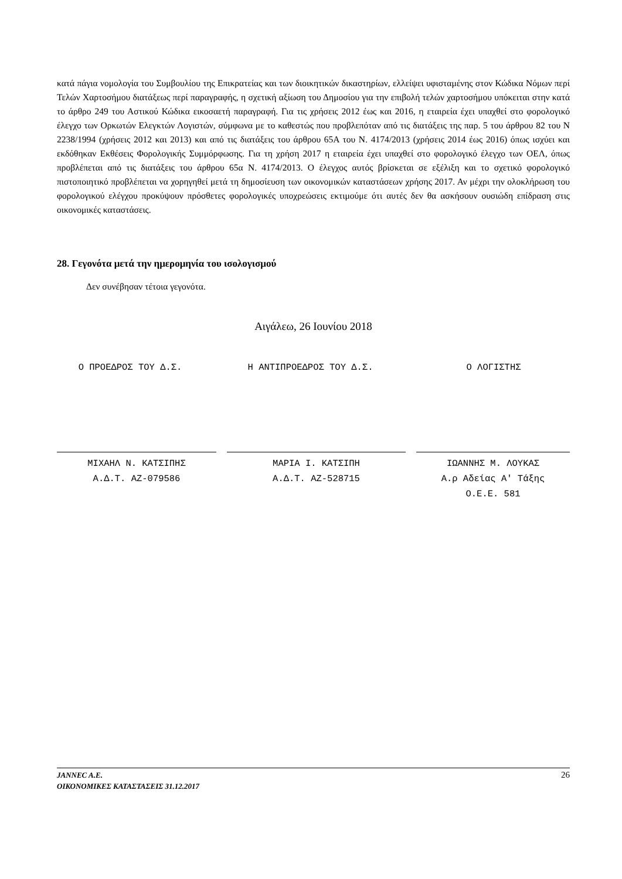κατά πάγια νομολογία του Συμβουλίου της Επικρατείας και των διοικητικών δικαστηρίων, ελλείψει υφισταμένης στον Κώδικα Νόμων περί Τελών Χαρτοσήμου διατάξεως περί παραγραφής, η σχετική αξίωση του Δημοσίου για την επιβολή τελών χαρτοσήμου υπόκειται στην κατά το άρθρο 249 του Αστικού Κώδικα εικοσαετή παραγραφή. Για τις χρήσεις 2012 έως και 2016, η εταιρεία έχει υπαχθεί στο φορολογικό έλεγχο των Ορκωτών Ελεγκτών Λογιστών, σύμφωνα με το καθεστώς που προβλεπόταν από τις διατάξεις της παρ. 5 του άρθρου 82 του Ν 2238/1994 (χρήσεις 2012 και 2013) και από τις διατάξεις του άρθρου 65Α του Ν. 4174/2013 (χρήσεις 2014 έως 2016) όπως ισχύει και εκδόθηκαν Εκθέσεις Φορολογικής Συμμόρφωσης. Για τη χρήση 2017 η εταιρεία έχει υπαχθεί στο φορολογικό έλεγχο των ΟΕΛ, όπως προβλέπεται από τις διατάξεις του άρθρου 65α Ν. 4174/2013. Ο έλεγχος αυτός βρίσκεται σε εξέλιξη και το σχετικό φορολογικό πιστοποιητικό προβλέπεται να χορηγηθεί μετά τη δημοσίευση των οικονομικών καταστάσεων χρήσης 2017. Αν μέχρι την ολοκλήρωση του φορολογικού ελέγχου προκύψουν πρόσθετες φορολογικές υποχρεώσεις εκτιμούμε ότι αυτές δεν θα ασκήσουν ουσιώδη επίδραση στις οικονομικές καταστάσεις.
28. Γεγονότα μετά την ημερομηνία του ισολογισμού
Δεν συνέβησαν τέτοια γεγονότα.
Αιγάλεω, 26 Ιουνίου 2018
Ο ΠΡΟΕΔΡΟΣ ΤΟΥ Δ.Σ. Η ΑΝΤΙΠΡΟΕΔΡΟΣ ΤΟΥ Δ.Σ. Ο ΛΟΓΙΣΤΗΣ
ΜΙΧΑΗΛ Ν. ΚΑΤΣΙΠΗΣ
Α.Δ.Τ. ΑΖ-079586
ΜΑΡΙΑ Ι. ΚΑΤΣΙΠΗ
Α.Δ.Τ. ΑΖ-528715
ΙΩΑΝΝΗΣ Μ. ΛΟΥΚΑΣ
Α.ρ Αδείας Α' Τάξης
Ο.Ε.Ε. 581
26 JANNEC A.E.
ΟΙΚΟΝΟΜΙΚΕΣ ΚΑΤΑΣΤΑΣΕΙΣ 31.12.2017